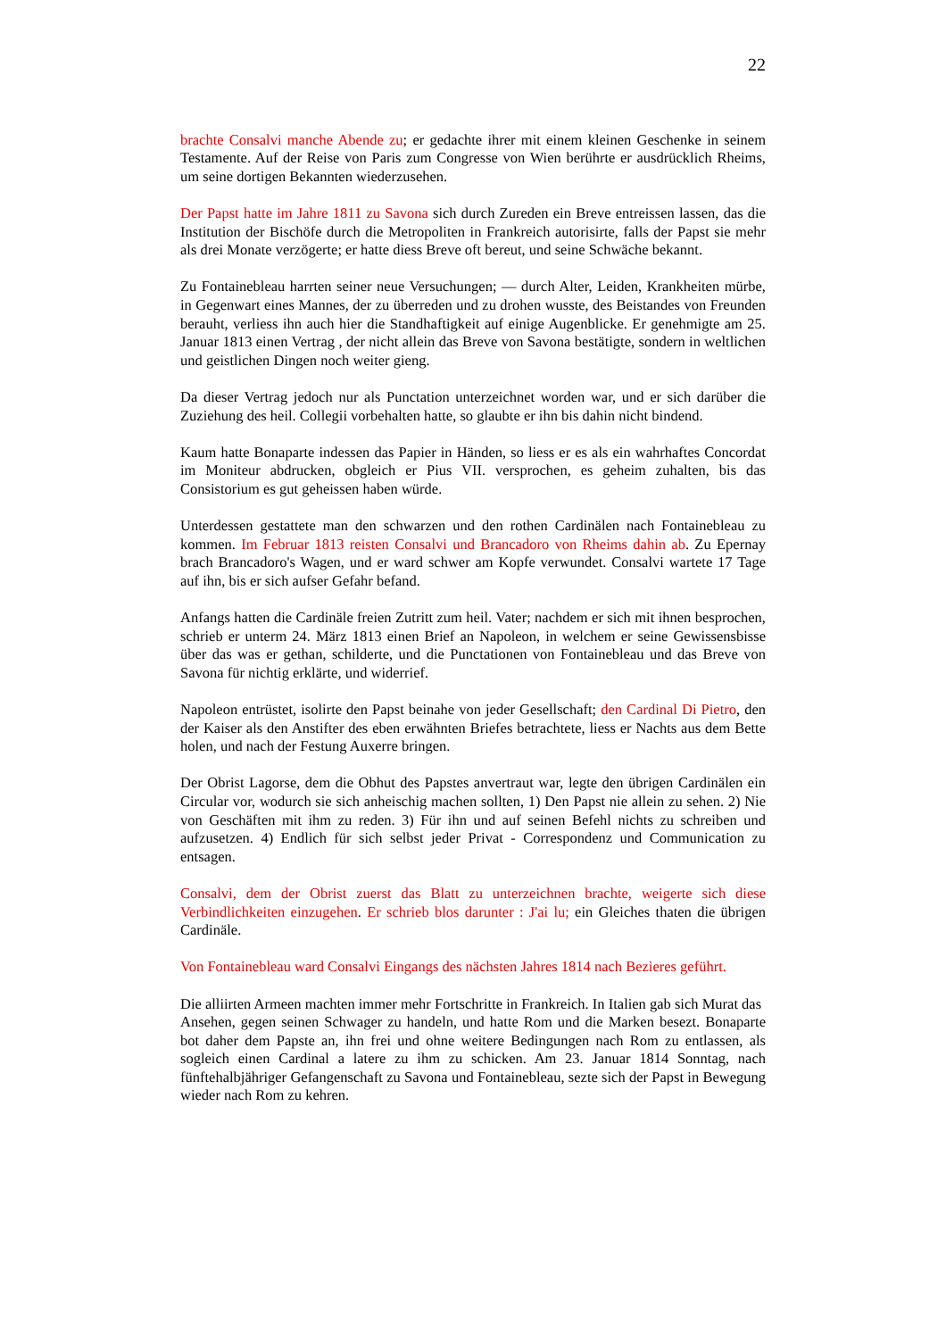22
brachte Consalvi manche Abende zu; er gedachte ihrer mit einem kleinen Geschenke in seinem Testamente. Auf der Reise von Paris zum Congresse von Wien berührte er ausdrücklich Rheims, um seine dortigen Bekannten wiederzusehen.
Der Papst hatte im Jahre 1811 zu Savona sich durch Zureden ein Breve entreissen lassen, das die Institution der Bischöfe durch die Metropoliten in Frankreich autorisirte, falls der Papst sie mehr als drei Monate verzögerte; er hatte diess Breve oft bereut, und seine Schwäche bekannt.
Zu Fontainebleau harrten seiner neue Versuchungen; — durch Alter, Leiden, Krankheiten mürbe, in Gegenwart eines Mannes, der zu überreden und zu drohen wusste, des Beistandes von Freunden berauht, verliess ihn auch hier die Standhaftigkeit auf einige Augenblicke. Er genehmigte am 25. Januar 1813 einen Vertrag , der nicht allein das Breve von Savona bestätigte, sondern in weltlichen und geistlichen Dingen noch weiter gieng.
Da dieser Vertrag jedoch nur als Punctation unterzeichnet worden war, und er sich darüber die Zuziehung des heil. Collegii vorbehalten hatte, so glaubte er ihn bis dahin nicht bindend.
Kaum hatte Bonaparte indessen das Papier in Händen, so liess er es als ein wahrhaftes Concordat im Moniteur abdrucken, obgleich er Pius VII. versprochen, es geheim zuhalten, bis das Consistorium es gut geheissen haben würde.
Unterdessen gestattete man den schwarzen und den rothen Cardinälen nach Fontainebleau zu kommen. Im Februar 1813 reisten Consalvi und Brancadoro von Rheims dahin ab. Zu Epernay brach Brancadoro's Wagen, und er ward schwer am Kopfe verwundet. Consalvi wartete 17 Tage auf ihn, bis er sich aufser Gefahr befand.
Anfangs hatten die Cardinäle freien Zutritt zum heil. Vater; nachdem er sich mit ihnen besprochen, schrieb er unterm 24. März 1813 einen Brief an Napoleon, in welchem er seine Gewissensbisse über das was er gethan, schilderte, und die Punctationen von Fontainebleau und das Breve von Savona für nichtig erklärte, und widerrief.
Napoleon entrüstet, isolirte den Papst beinahe von jeder Gesellschaft; den Cardinal Di Pietro, den der Kaiser als den Anstifter des eben erwähnten Briefes betrachtete, liess er Nachts aus dem Bette holen, und nach der Festung Auxerre bringen.
Der Obrist Lagorse, dem die Obhut des Papstes anvertraut war, legte den übrigen Cardinälen ein Circular vor, wodurch sie sich anheischig machen sollten, 1) Den Papst nie allein zu sehen. 2) Nie von Geschäften mit ihm zu reden. 3) Für ihn und auf seinen Befehl nichts zu schreiben und aufzusetzen. 4) Endlich für sich selbst jeder Privat - Correspondenz und Communication zu entsagen.
Consalvi, dem der Obrist zuerst das Blatt zu unterzeichnen brachte, weigerte sich diese Verbindlichkeiten einzugehen. Er schrieb blos darunter : J'ai lu; ein Gleiches thaten die übrigen Cardinäle.
Von Fontainebleau ward Consalvi Eingangs des nächsten Jahres 1814 nach Bezieres geführt.
Die alliirten Armeen machten immer mehr Fortschritte in Frankreich. In Italien gab sich Murat das
Ansehen, gegen seinen Schwager zu handeln, und hatte Rom und die Marken besezt. Bonaparte bot daher dem Papste an, ihn frei und ohne weitere Bedingungen nach Rom zu entlassen, als sogleich einen Cardinal a latere zu ihm zu schicken. Am 23. Januar 1814 Sonntag, nach fünftehalbjähriger Gefangenschaft zu Savona und Fontainebleau, sezte sich der Papst in Bewegung wieder nach Rom zu kehren.